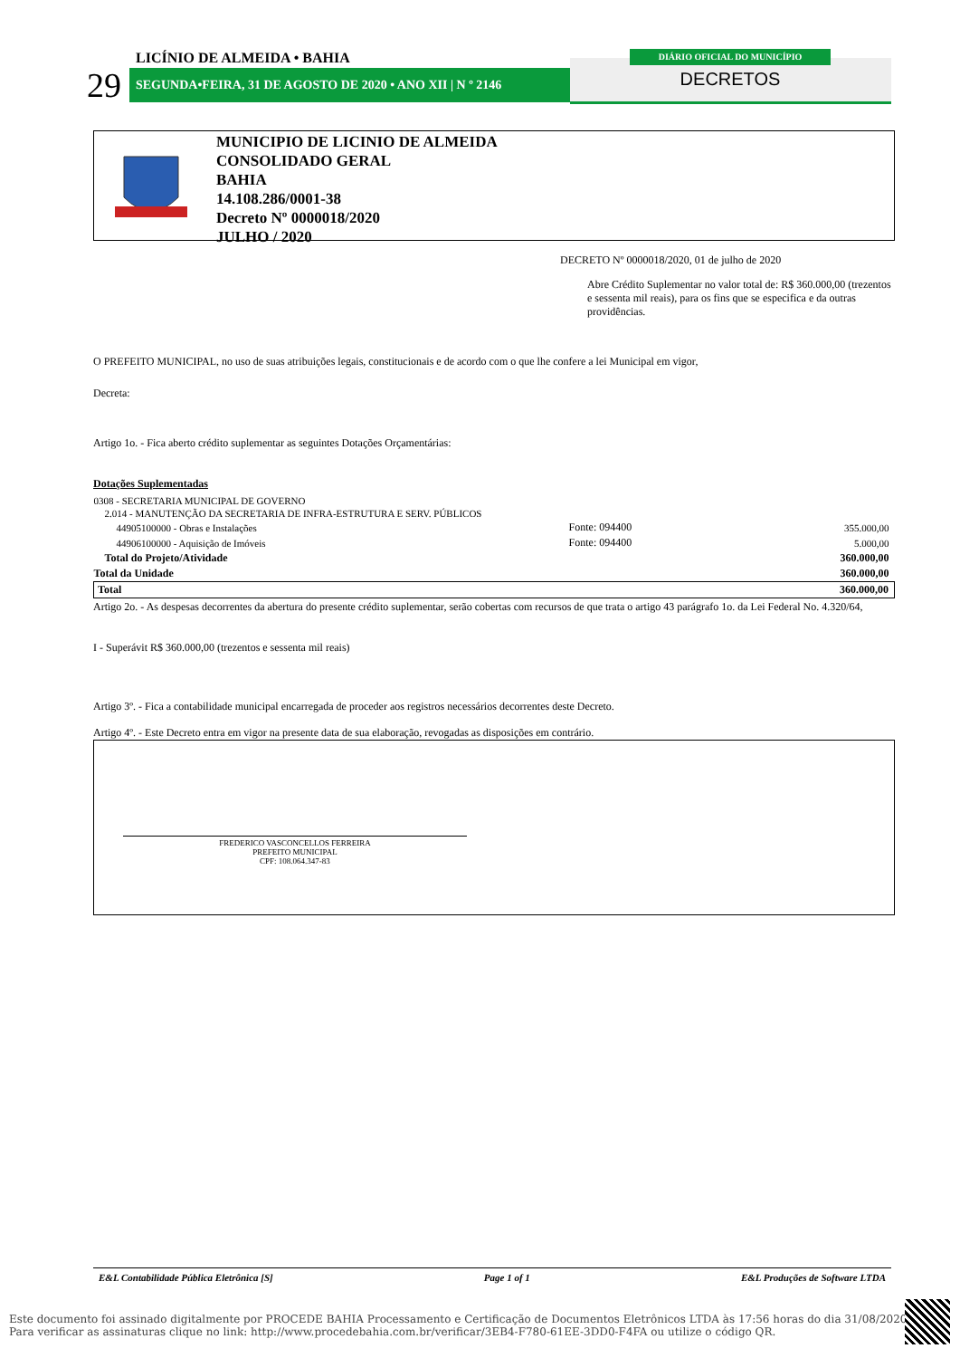LICÍNIO DE ALMEIDA • BAHIA
29 SEGUNDA•FEIRA, 31 DE AGOSTO DE 2020 • ANO XII | N º 2146
DIÁRIO OFICIAL DO MUNICÍPIO
DECRETOS
MUNICIPIO DE LICINIO DE ALMEIDA
CONSOLIDADO GERAL
BAHIA
14.108.286/0001-38
Decreto Nº 0000018/2020
JULHO / 2020
DECRETO Nº 0000018/2020, 01 de julho de 2020
Abre Crédito Suplementar no valor total de: R$ 360.000,00 (trezentos e sessenta mil reais), para os fins que se especifica e da outras providências.
O PREFEITO MUNICIPAL, no uso de suas atribuições legais, constitucionais e de acordo com o que lhe confere a lei Municipal em vigor,
Decreta:
Artigo 1o. - Fica aberto crédito suplementar as seguintes Dotações Orçamentárias:
Dotações Suplementadas
| 0308 - SECRETARIA MUNICIPAL DE GOVERNO | | |
| 2.014 - MANUTENÇÃO DA SECRETARIA DE INFRA-ESTRUTURA E SERV. PÚBLICOS | | |
| 44905100000 - Obras e Instalações | Fonte: 094400 | 355.000,00 |
| 44906100000 - Aquisição de Imóveis | Fonte: 094400 | 5.000,00 |
| Total do Projeto/Atividade | | 360.000,00 |
| Total da Unidade | | 360.000,00 |
| Total | | 360.000,00 |
Artigo 2o. - As despesas decorrentes da abertura do presente crédito suplementar, serão cobertas com recursos de que trata o artigo 43 parágrafo 1o. da Lei Federal No. 4.320/64,
I - Superávit R$ 360.000,00 (trezentos e sessenta mil reais)
Artigo 3º. - Fica a contabilidade municipal encarregada de proceder aos registros necessários decorrentes deste Decreto.
Artigo 4º. - Este Decreto entra em vigor na presente data de sua elaboração, revogadas as disposições em contrário.
FREDERICO VASCONCELLOS FERREIRA
PREFEITO MUNICIPAL
CPF: 108.064.347-83
E&L Contabilidade Pública Eletrônica [S] Page 1 of 1 E&L Produções de Software LTDA
Este documento foi assinado digitalmente por PROCEDE BAHIA Processamento e Certificação de Documentos Eletrônicos LTDA às 17:56 horas do dia 31/08/2020.
Para verificar as assinaturas clique no link: http://www.procedebahia.com.br/verificar/3EB4-F780-61EE-3DD0-F4FA ou utilize o código QR.